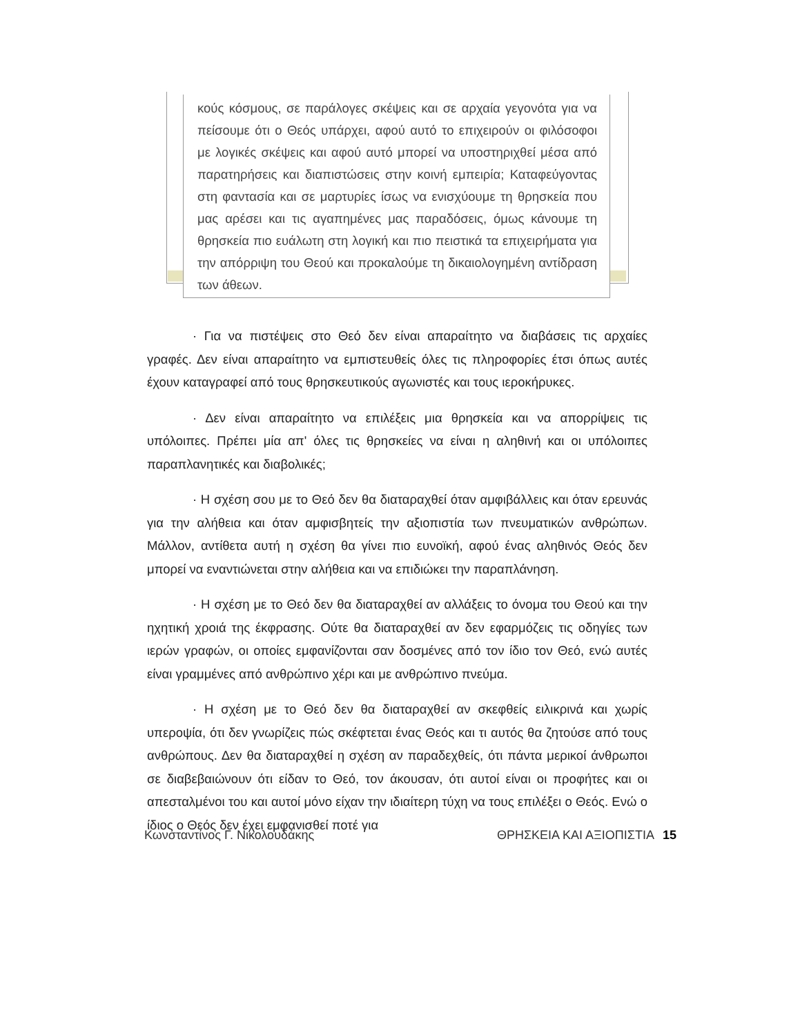κούς κόσμους, σε παράλογες σκέψεις και σε αρχαία γεγονότα για να πείσουμε ότι ο Θεός υπάρχει, αφού αυτό το επιχειρούν οι φιλόσοφοι με λογικές σκέψεις και αφού αυτό μπορεί να υποστηριχθεί μέσα από παρατηρήσεις και διαπιστώσεις στην κοινή εμπειρία; Καταφεύγοντας στη φαντασία και σε μαρτυρίες ίσως να ενισχύουμε τη θρησκεία που μας αρέσει και τις αγαπημένες μας παραδόσεις, όμως κάνουμε τη θρησκεία πιο ευάλωτη στη λογική και πιο πειστικά τα επιχειρήματα για την απόρριψη του Θεού και προκαλούμε τη δικαιολογημένη αντίδραση των άθεων.
· Για να πιστέψεις στο Θεό δεν είναι απαραίτητο να διαβάσεις τις αρχαίες γραφές. Δεν είναι απαραίτητο να εμπιστευθείς όλες τις πληροφορίες έτσι όπως αυτές έχουν καταγραφεί από τους θρησκευτικούς αγωνιστές και τους ιεροκήρυκες.
· Δεν είναι απαραίτητο να επιλέξεις μια θρησκεία και να απορρίψεις τις υπόλοιπες. Πρέπει μία απ' όλες τις θρησκείες να είναι η αληθινή και οι υπόλοιπες παραπλανητικές και διαβολικές;
· Η σχέση σου με το Θεό δεν θα διαταραχθεί όταν αμφιβάλλεις και όταν ερευνάς για την αλήθεια και όταν αμφισβητείς την αξιοπιστία των πνευματικών ανθρώπων. Μάλλον, αντίθετα αυτή η σχέση θα γίνει πιο ευνοϊκή, αφού ένας αληθινός Θεός δεν μπορεί να εναντιώνεται στην αλήθεια και να επιδιώκει την παραπλάνηση.
· Η σχέση με το Θεό δεν θα διαταραχθεί αν αλλάξεις το όνομα του Θεού και την ηχητική χροιά της έκφρασης. Ούτε θα διαταραχθεί αν δεν εφαρμόζεις τις οδηγίες των ιερών γραφών, οι οποίες εμφανίζονται σαν δοσμένες από τον ίδιο τον Θεό, ενώ αυτές είναι γραμμένες από ανθρώπινο χέρι και με ανθρώπινο πνεύμα.
· Η σχέση με το Θεό δεν θα διαταραχθεί αν σκεφθείς ειλικρινά και χωρίς υπεροψία, ότι δεν γνωρίζεις πώς σκέφτεται ένας Θεός και τι αυτός θα ζητούσε από τους ανθρώπους. Δεν θα διαταραχθεί η σχέση αν παραδεχθείς, ότι πάντα μερικοί άνθρωποι σε διαβεβαιώνουν ότι είδαν το Θεό, τον άκουσαν, ότι αυτοί είναι οι προφήτες και οι απεσταλμένοι του και αυτοί μόνο είχαν την ιδιαίτερη τύχη να τους επιλέξει ο Θεός. Ενώ ο ίδιος ο Θεός δεν έχει εμφανισθεί ποτέ για
Κωνσταντίνος Γ. Νικολουδάκης ΘΡΗΣΚΕΙΑ ΚΑΙ ΑΞΙΟΠΙΣΤΙΑ 15